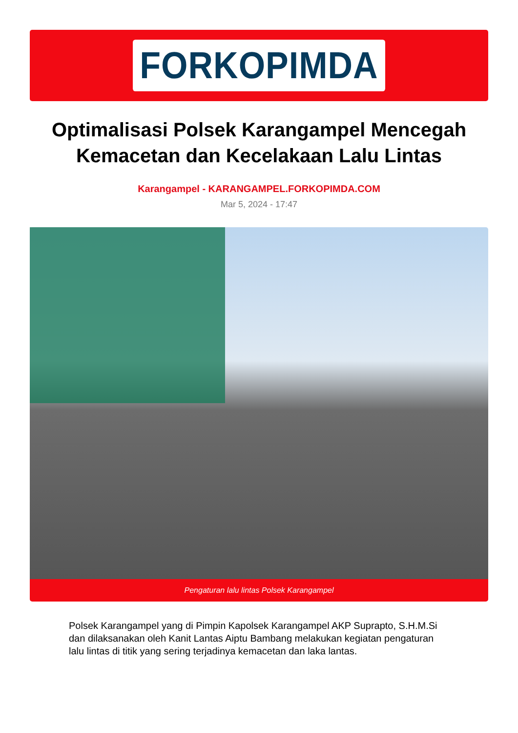FORKOPIMDA
Optimalisasi Polsek Karangampel Mencegah Kemacetan dan Kecelakaan Lalu Lintas
Karangampel - KARANGAMPEL.FORKOPIMDA.COM
Mar 5, 2024 - 17:47
Pengaturan lalu lintas Polsek Karangampel
Polsek Karangampel yang di Pimpin Kapolsek Karangampel AKP Suprapto, S.H.M.Si dan dilaksanakan oleh Kanit Lantas Aiptu Bambang melakukan kegiatan pengaturan lalu lintas di titik yang sering terjadinya kemacetan dan laka lantas.